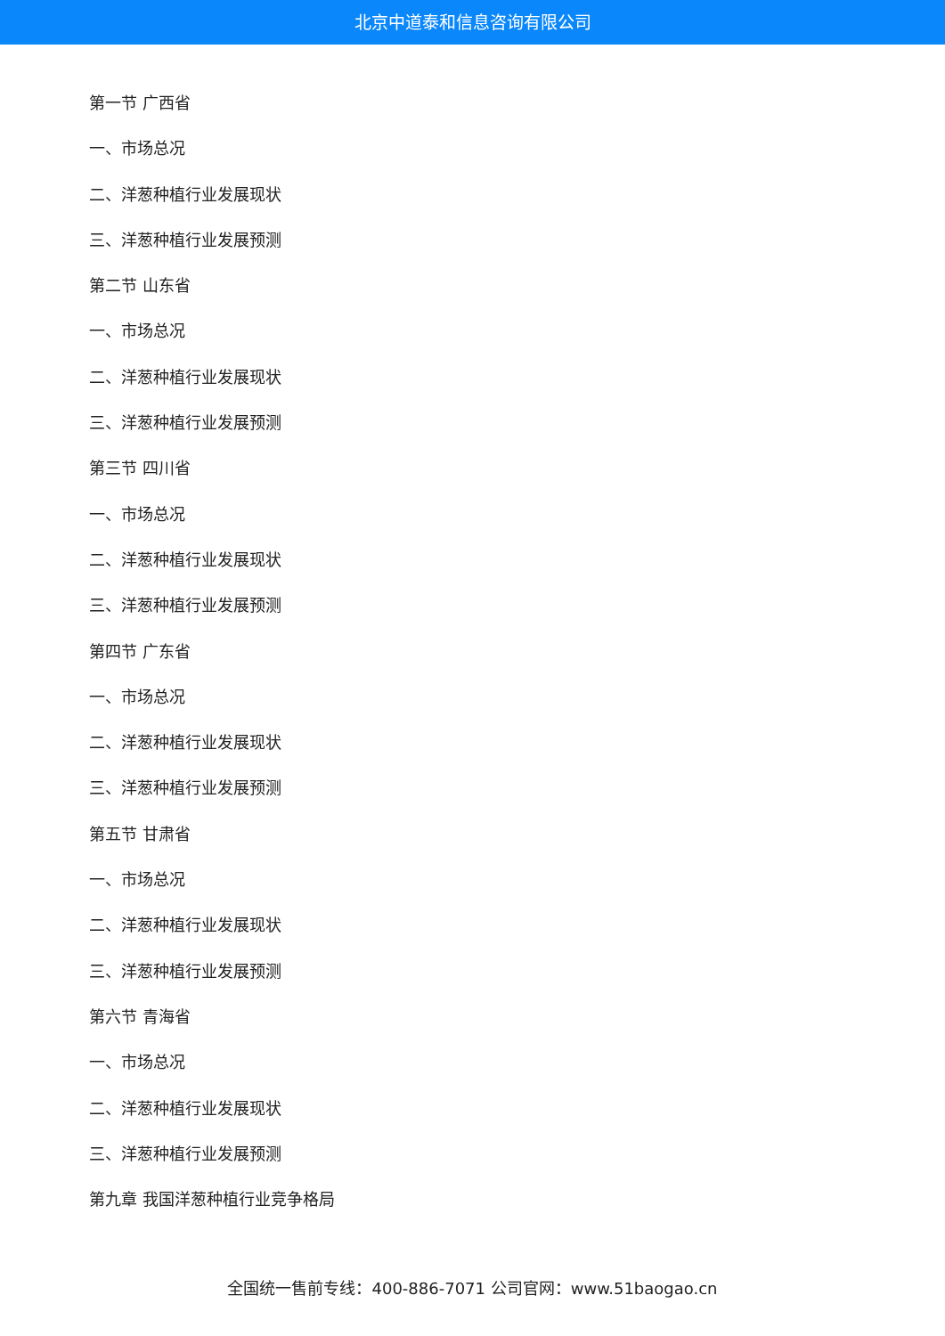北京中道泰和信息咨询有限公司
第一节 广西省
一、市场总况
二、洋葱种植行业发展现状
三、洋葱种植行业发展预测
第二节 山东省
一、市场总况
二、洋葱种植行业发展现状
三、洋葱种植行业发展预测
第三节 四川省
一、市场总况
二、洋葱种植行业发展现状
三、洋葱种植行业发展预测
第四节 广东省
一、市场总况
二、洋葱种植行业发展现状
三、洋葱种植行业发展预测
第五节 甘肃省
一、市场总况
二、洋葱种植行业发展现状
三、洋葱种植行业发展预测
第六节 青海省
一、市场总况
二、洋葱种植行业发展现状
三、洋葱种植行业发展预测
第九章 我国洋葱种植行业竞争格局
全国统一售前专线：400-886-7071 公司官网：www.51baogao.cn